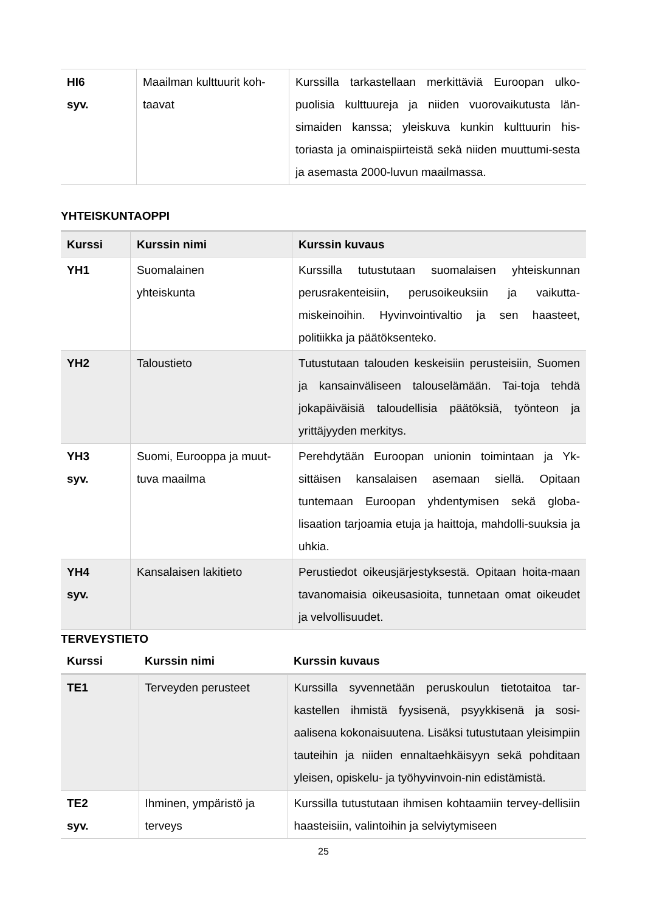| HI6 syv. | Maailman kulttuurit koh- taavat | Kurssilla tarkastellaan merkittäviä Euroopan ulko-puolisia kulttuureja ja niiden vuorovaikutusta län-simaiden kanssa; yleiskuva kunkin kulttuurin his-toriasta ja ominaispiirteistä sekä niiden muuttumi-sesta ja asemasta 2000-luvun maailmassa. |
YHTEISKUNTAOPPI
| Kurssi | Kurssin nimi | Kurssin kuvaus |
| --- | --- | --- |
| YH1 | Suomalainen yhteiskunta | Kurssilla tutustutaan suomalaisen yhteiskunnan perusrakenteisiin, perusoikeuksiin ja vaikutta-miskeinoihin. Hyvinvointivaltio ja sen haasteet, politiikka ja päätöksenteko. |
| YH2 | Taloustieto | Tutustutaan talouden keskeisiin perusteisiin, Suomen ja kansainväliseen talouselämään. Tai-toja tehdä jokapäiväisiä taloudellisia päätöksiä, työnteon ja yrittäjyyden merkitys. |
| YH3 syv. | Suomi, Eurooppa ja muut- tuva maailma | Perehdytään Euroopan unionin toimintaan ja Yk-sittäisen kansalaisen asemaan siellä. Opitaan tuntemaan Euroopan yhdentymisen sekä globa-lisaation tarjoamia etuja ja haittoja, mahdolli-suuksia ja uhkia. |
| YH4 syv. | Kansalaisen lakitieto | Perustiedot oikeusjärjestyksestä. Opitaan hoita-maan tavanomaisia oikeusasioita, tunnetaan omat oikeudet ja velvollisuudet. |
TERVEYSTIETO
| Kurssi | Kurssin nimi | Kurssin kuvaus |
| --- | --- | --- |
| TE1 | Terveyden perusteet | Kurssilla syvennetään peruskoulun tietotaitoa tar-kastellen ihmistä fyysisenä, psyykkisenä ja sosi-aalisena kokonaisuutena. Lisäksi tutustutaan yleisimpiin tauteihin ja niiden ennaltaehkäisyyn sekä pohditaan yleisen, opiskelu- ja työhyvinvoin-nin edistämistä. |
| TE2 syv. | Ihminen, ympäristö ja terveys | Kurssilla tutustutaan ihmisen kohtaamiin tervey-dellisiin haasteisiin, valintoihin ja selviytymiseen |
25